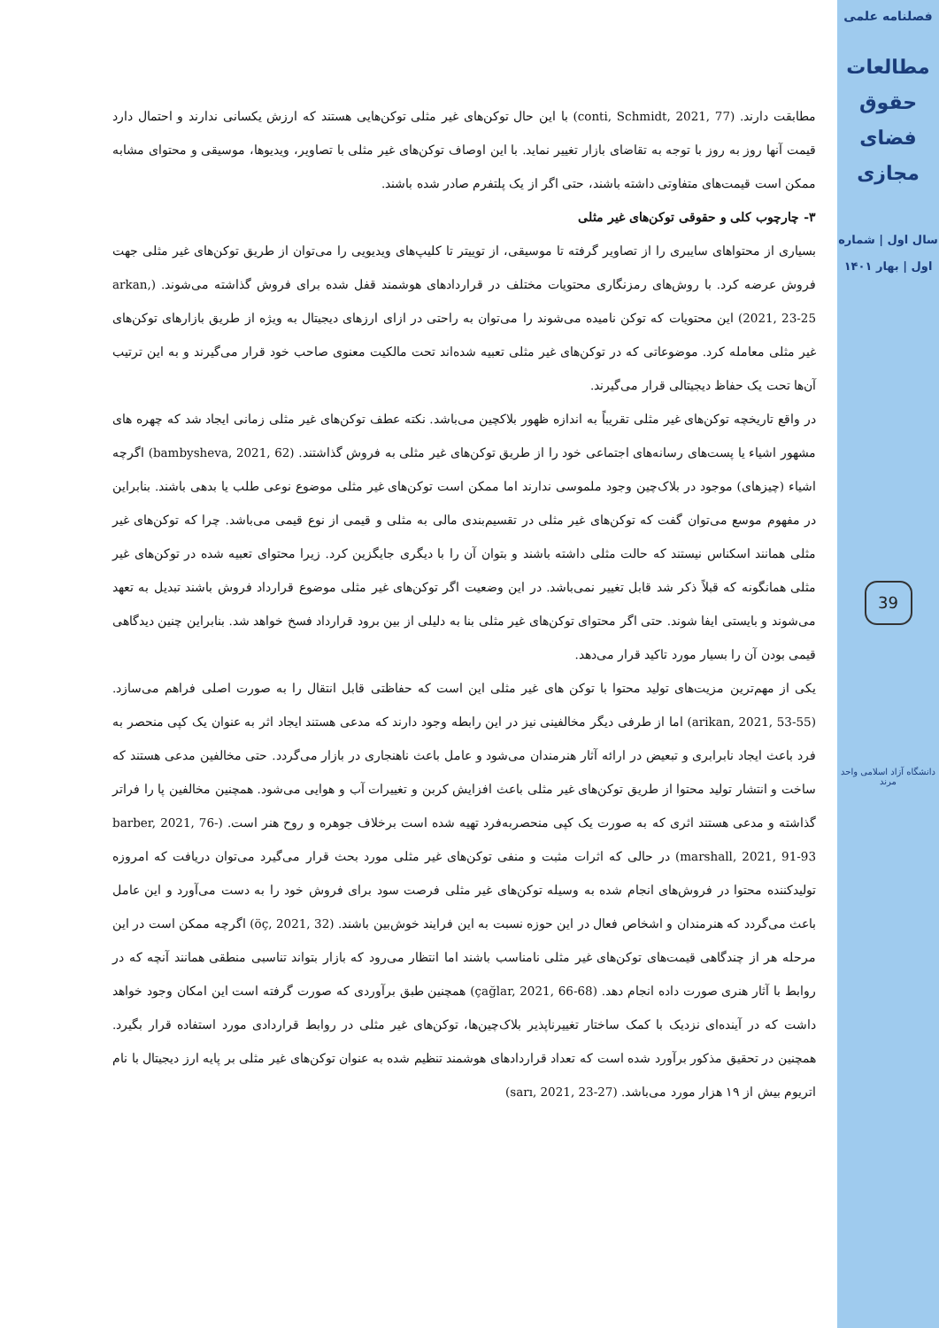فصلنامه علمی
مطالعات حقوق فضای مجازی
سال اول | شماره اول | بهار ۱۴۰۱
39
دانشگاه آزاد اسلامی واحد مرند
مطابقت دارند. (conti, Schmidt, 2021, 77) با این حال توکن‌های غیر مثلی توکن‌هایی هستند که ارزش یکسانی ندارند و احتمال دارد قیمت آنها روز به روز با توجه به تقاضای بازار تغییر نماید. با این اوصاف توکن‌های غیر مثلی با تصاویر، ویدیوها، موسیقی و محتوای مشابه ممکن است قیمت‌های متفاوتی داشته باشند، حتی اگر از یک پلتفرم صادر شده باشند.
۳- چارچوب کلی و حقوقی توکن‌های غیر مثلی
بسیاری از محتواهای سایبری را از تصاویر گرفته تا موسیقی، از توییتر تا کلیپ‌های ویدیویی را می‌توان از طریق توکن‌های غیر مثلی جهت فروش عرضه کرد. با روش‌های رمزنگاری محتویات مختلف در قراردادهای هوشمند قفل شده برای فروش گذاشته می‌شوند. (arkan, 2021, 23-25) این محتویات که توکن نامیده می‌شوند را می‌توان به راحتی در ازای ارزهای دیجیتال به ویژه از طریق بازارهای توکن‌های غیر مثلی معامله کرد. موضوعاتی که در توکن‌های غیر مثلی تعبیه شده‌اند تحت مالکیت معنوی صاحب خود قرار می‌گیرند و به این ترتیب آن‌ها تحت یک حفاظ دیجیتالی قرار می‌گیرند.
در واقع تاریخچه توکن‌های غیر مثلی تقریباً به اندازه ظهور بلاکچین می‌باشد. نکته عطف توکن‌های غیر مثلی زمانی ایجاد شد که چهره های مشهور اشیاء یا پست‌های رسانه‌های اجتماعی خود را از طریق توکن‌های غیر مثلی به فروش گذاشتند. (bambysheva, 2021, 62) اگرچه اشیاء (چیزهای) موجود در بلاک‌چین وجود ملموسی ندارند اما ممکن است توکن‌های غیر مثلی موضوع نوعی طلب یا بدهی باشند. بنابراین در مفهوم موسع می‌توان گفت که توکن‌های غیر مثلی در تقسیم‌بندی مالی به مثلی و قیمی از نوع قیمی می‌باشد. چرا که توکن‌های غیر مثلی همانند اسکناس نیستند که حالت مثلی داشته باشند و بتوان آن را با دیگری جایگزین کرد. زیرا محتوای تعبیه شده در توکن‌های غیر مثلی همانگونه که قبلاً ذکر شد قابل تغییر نمی‌باشد. در این وضعیت اگر توکن‌های غیر مثلی موضوع قرارداد فروش باشند تبدیل به تعهد می‌شوند و بایستی ایفا شوند. حتی اگر محتوای توکن‌های غیر مثلی بنا به دلیلی از بین برود قرارداد فسخ خواهد شد. بنابراین چنین دیدگاهی قیمی بودن آن را بسیار مورد تاکید قرار می‌دهد.
یکی از مهم‌ترین مزیت‌های تولید محتوا با توکن های غیر مثلی این است که حفاظتی قابل انتقال را به صورت اصلی فراهم می‌سازد. (arikan, 2021, 53-55) اما از طرفی دیگر مخالفینی نیز در این رابطه وجود دارند که مدعی هستند ایجاد اثر به عنوان یک کپی منحصر به فرد باعث ایجاد نابرابری و تبعیض در ارائه آثار هنرمندان می‌شود و عامل باعث ناهنجاری در بازار می‌گردد. حتی مخالفین مدعی هستند که ساخت و انتشار تولید محتوا از طریق توکن‌های غیر مثلی باعث افزایش کربن و تغییرات آب و هوایی می‌شود. همچنین مخالفین پا را فراتر گذاشته و مدعی هستند اثری که به صورت یک کپی منحصربه‌فرد تهیه شده است برخلاف جوهره و روح هنر است. (barber, 2021, 76-marshall, 2021, 91-93) در حالی که اثرات مثبت و منفی توکن‌های غیر مثلی مورد بحث قرار می‌گیرد می‌توان دریافت که امروزه تولیدکننده محتوا در فروش‌های انجام شده به وسیله توکن‌های غیر مثلی فرصت سود برای فروش خود را به دست می‌آورد و این عامل باعث می‌گردد که هنرمندان و اشخاص فعال در این حوزه نسبت به این فرایند خوش‌بین باشند. (öç, 2021, 32) اگرچه ممکن است در این مرحله هر از چندگاهی قیمت‌های توکن‌های غیر مثلی نامناسب باشند اما انتظار می‌رود که بازار بتواند تناسبی منطقی همانند آنچه که در روابط با آثار هنری صورت داده انجام دهد. (çağlar, 2021, 66-68) همچنین طبق برآوردی که صورت گرفته است این امکان وجود خواهد داشت که در آینده‌ای نزدیک با کمک ساختار تغییرناپذیر بلاک‌چین‌ها، توکن‌های غیر مثلی در روابط قراردادی مورد استفاده قرار بگیرد. همچنین در تحقیق مذکور برآورد شده است که تعداد قراردادهای هوشمند تنظیم شده به عنوان توکن‌های غیر مثلی بر پایه ارز دیجیتال با نام اتریوم بیش از ۱۹ هزار مورد می‌باشد. (sarı, 2021, 23-27)